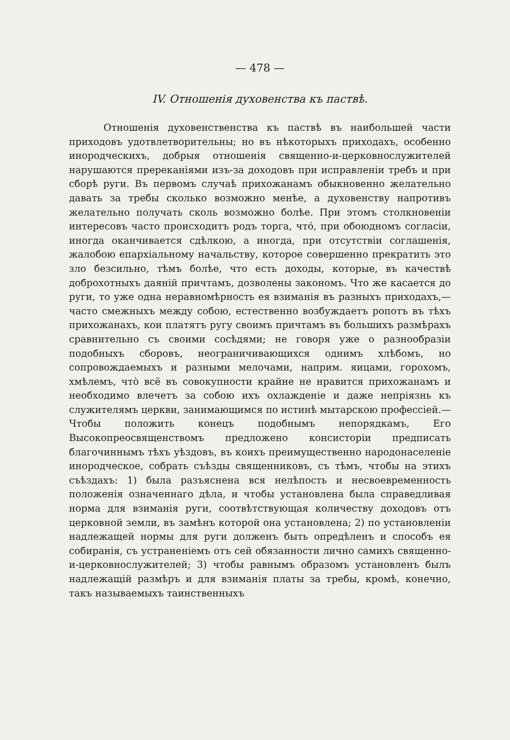— 478 —
IV. Отношенія духовенства къ паствѣ.
Отношенія духовенственства къ паствѣ въ наибольшей части приходовъ удотвлетворительны; но въ нѣкоторыхъ приходахъ, особенно инородческихъ, добрыя отношенія священно-и-церковнослужителей нарушаются пререканіями изъ-за доходовъ при исправленіи требъ и при сборѣ руги. Въ первомъ случаѣ прихожанамъ обыкновенно желательно давать за требы сколько возможно менѣе, а духовенству напротивъ желательно получать сколь возможно болѣе. При этомъ столкновеніи интересовъ часто происходитъ родъ торга, что́, при обоюдномъ согласіи, иногда оканчивается сдѣлкою, а иногда, при отсутствіи соглашенія, жалобою епархіальному начальству, которое совершенно прекратить это зло безсильно, тѣмъ болѣе, что есть доходы, которые, въ качествѣ доброхотныхъ даяній причтамъ, дозволены закономъ. Что же касается до руги, то уже одна неравномѣрность ея взиманія въ разныхъ приходахъ,—часто смежныхъ между собою, естественно возбуждаетъ ропотъ въ тѣхъ прихожанахъ, кои платятъ ругу своимъ причтамъ въ большихъ размѣрахъ сравнительно съ своими сосѣдями; не говоря уже о разнообразіи подобныхъ сборовъ, неограничивающихся однимъ хлѣбомъ, но сопровождаемыхъ и разными мелочами, наприм. яицами, горохомъ, хмѣлемъ, что̀ всё въ совокупности крайне не нравится прихожанамъ и необходимо влечетъ за собою ихъ охлажденіе и даже непріязнь къ служителямъ церкви, занимающимся по истинѣ мытарскою профессіей.—Чтобы положить конецъ подобнымъ непорядкамъ, Его Высокопреосвященствомъ предложено консисторіи предписать благочиннымъ тѣхъ уѣздовъ, въ коихъ преимущественно народонаселеніе инородческое, собрать съѣзды священниковъ, съ тѣмъ, чтобы на этихъ съѣздахъ: 1) была разъяснена вся нелѣпость и несвоевременность положенія означеннаго дѣла, и чтобы установлена была справедливая норма для взиманія руги, соотвѣтствующая количеству доходовъ отъ церковной земли, въ замѣнъ которой она установлена; 2) по установленіи надлежащей нормы для руги долженъ быть опредѣленъ и способъ ея собиранія, съ устраненіемъ отъ сей обязанности лично самихъ священно-и-церковнослужителей; 3) чтобы равнымъ образомъ установленъ былъ надлежащій размѣръ и для взиманія платы за требы, кромѣ, конечно, такъ называемыхъ таинственныхъ